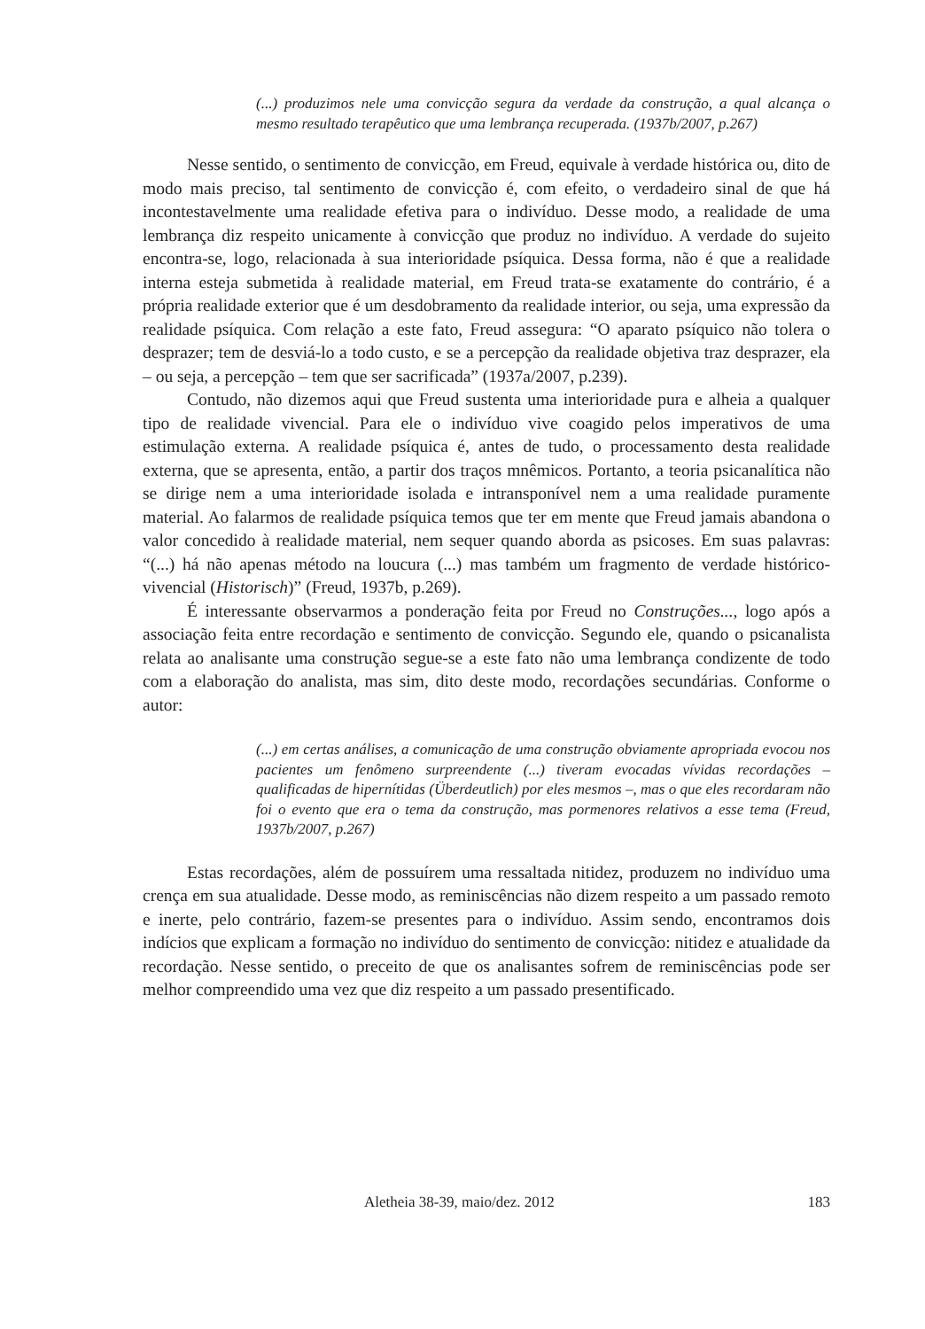(...) produzimos nele uma convicção segura da verdade da construção, a qual alcança o mesmo resultado terapêutico que uma lembrança recuperada. (1937b/2007, p.267)
Nesse sentido, o sentimento de convicção, em Freud, equivale à verdade histórica ou, dito de modo mais preciso, tal sentimento de convicção é, com efeito, o verdadeiro sinal de que há incontestavelmente uma realidade efetiva para o indivíduo. Desse modo, a realidade de uma lembrança diz respeito unicamente à convicção que produz no indivíduo. A verdade do sujeito encontra-se, logo, relacionada à sua interioridade psíquica. Dessa forma, não é que a realidade interna esteja submetida à realidade material, em Freud trata-se exatamente do contrário, é a própria realidade exterior que é um desdobramento da realidade interior, ou seja, uma expressão da realidade psíquica. Com relação a este fato, Freud assegura: “O aparato psíquico não tolera o desprazer; tem de desviá-lo a todo custo, e se a percepção da realidade objetiva traz desprazer, ela – ou seja, a percepção – tem que ser sacrificada” (1937a/2007, p.239).
Contudo, não dizemos aqui que Freud sustenta uma interioridade pura e alheia a qualquer tipo de realidade vivencial. Para ele o indivíduo vive coagido pelos imperativos de uma estimulação externa. A realidade psíquica é, antes de tudo, o processamento desta realidade externa, que se apresenta, então, a partir dos traços mnêmicos. Portanto, a teoria psicanalítica não se dirige nem a uma interioridade isolada e intransponível nem a uma realidade puramente material. Ao falarmos de realidade psíquica temos que ter em mente que Freud jamais abandona o valor concedido à realidade material, nem sequer quando aborda as psicoses. Em suas palavras: “(...) há não apenas método na loucura (...) mas também um fragmento de verdade histórico-vivencial (Historisch)” (Freud, 1937b, p.269).
É interessante observarmos a ponderação feita por Freud no Construções..., logo após a associação feita entre recordação e sentimento de convicção. Segundo ele, quando o psicanalista relata ao analisante uma construção segue-se a este fato não uma lembrança condizente de todo com a elaboração do analista, mas sim, dito deste modo, recordações secundárias. Conforme o autor:
(...) em certas análises, a comunicação de uma construção obviamente apropriada evocou nos pacientes um fenômeno surpreendente (...) tiveram evocadas vívidas recordações – qualificadas de hipernítidas (Überdeutlich) por eles mesmos –, mas o que eles recordaram não foi o evento que era o tema da construção, mas pormenores relativos a esse tema (Freud, 1937b/2007, p.267)
Estas recordações, além de possuírem uma ressaltada nitidez, produzem no indivíduo uma crença em sua atualidade. Desse modo, as reminiscências não dizem respeito a um passado remoto e inerte, pelo contrário, fazem-se presentes para o indivíduo. Assim sendo, encontramos dois indícios que explicam a formação no indivíduo do sentimento de convicção: nitidez e atualidade da recordação. Nesse sentido, o preceito de que os analisantes sofrem de reminiscências pode ser melhor compreendido uma vez que diz respeito a um passado presentificado.
Aletheia 38-39, maio/dez. 2012 183